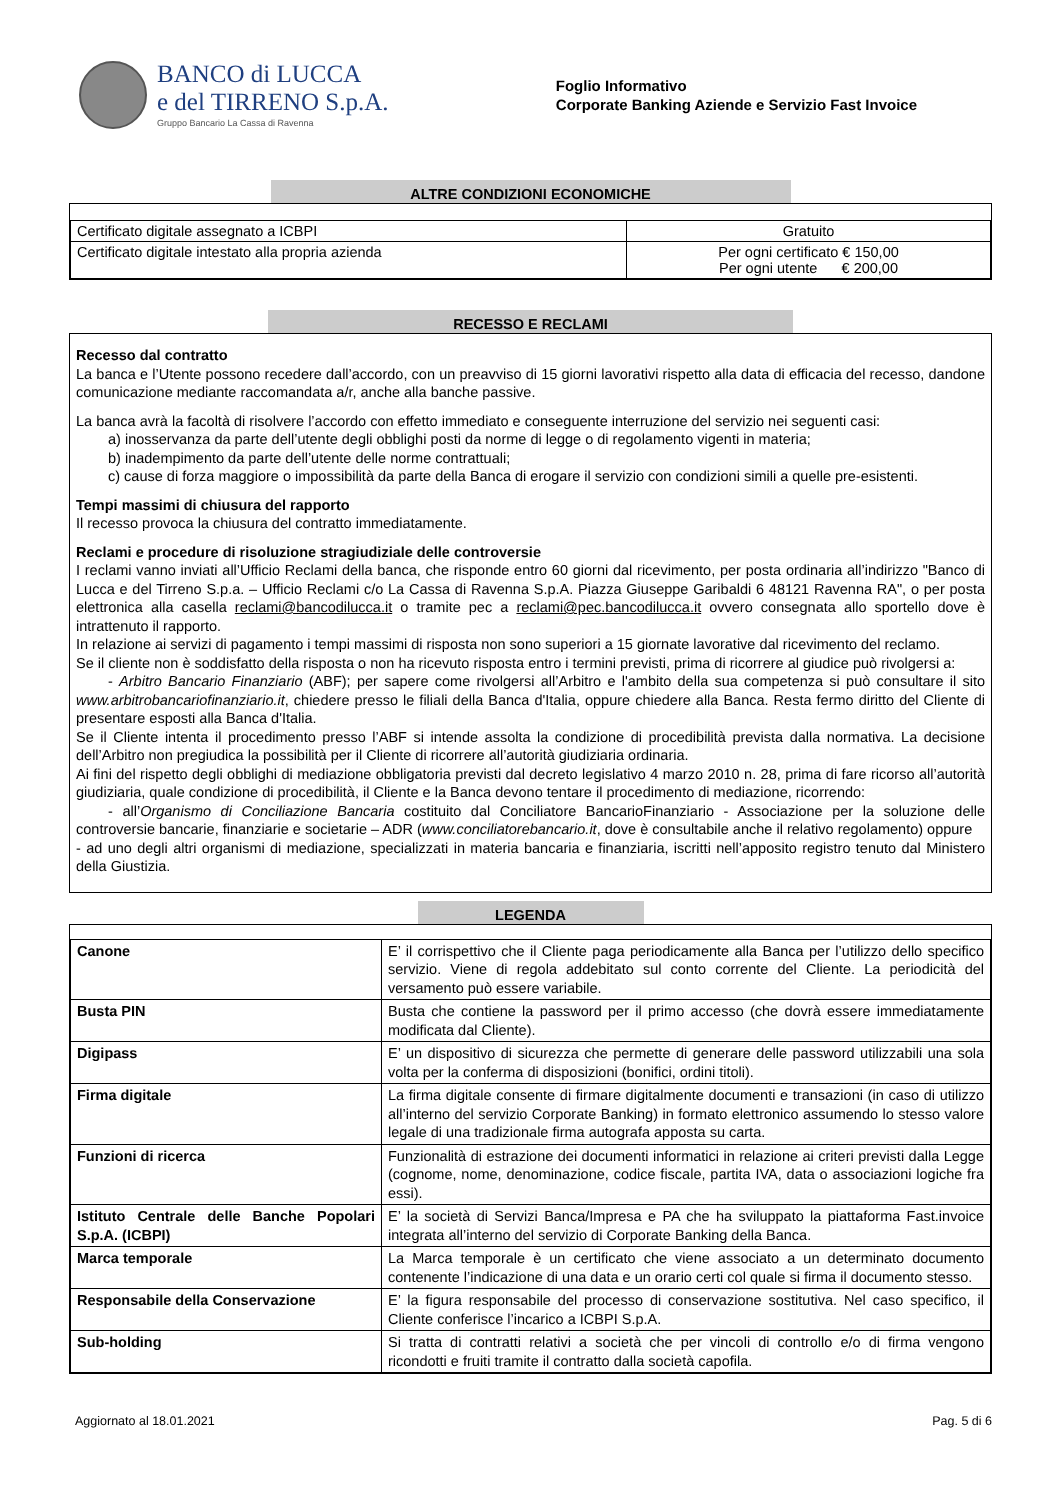BANCO di LUCCA
e del TIRRENO S.p.A.
Gruppo Bancario La Cassa di Ravenna
Foglio Informativo
Corporate Banking Aziende e Servizio Fast Invoice
ALTRE CONDIZIONI ECONOMICHE
| Certificato digitale assegnato a ICBPI | Gratuito |
| Certificato digitale intestato alla propria azienda | Per ogni certificato € 150,00 Per ogni utente € 200,00 |
RECESSO E RECLAMI
Recesso dal contratto
La banca e l’Utente possono recedere dall’accordo, con un preavviso di 15 giorni lavorativi rispetto alla data di efficacia del recesso, dandone comunicazione mediante raccomandata a/r, anche alla banche passive.
La banca avrà la facoltà di risolvere l’accordo con effetto immediato e conseguente interruzione del servizio nei seguenti casi:
a) inosservanza da parte dell’utente degli obblighi posti da norme di legge o di regolamento vigenti in materia;
b) inadempimento da parte dell’utente delle norme contrattuali;
c) cause di forza maggiore o impossibilità da parte della Banca di erogare il servizio con condizioni simili a quelle pre-esistenti.
Tempi massimi di chiusura del rapporto
Il recesso provoca la chiusura del contratto immediatamente.
Reclami e procedure di risoluzione stragiudiziale delle controversie
I reclami vanno inviati all’Ufficio Reclami della banca, che risponde entro 60 giorni dal ricevimento, per posta ordinaria all’indirizzo "Banco di Lucca e del Tirreno S.p.a. – Ufficio Reclami c/o La Cassa di Ravenna S.p.A. Piazza Giuseppe Garibaldi 6 48121 Ravenna RA", o per posta elettronica alla casella reclami@bancodilucca.it o tramite pec a reclami@pec.bancodilucca.it ovvero consegnata allo sportello dove è intrattenuto il rapporto.
In relazione ai servizi di pagamento i tempi massimi di risposta non sono superiori a 15 giornate lavorative dal ricevimento del reclamo.
Se il cliente non è soddisfatto della risposta o non ha ricevuto risposta entro i termini previsti, prima di ricorrere al giudice può rivolgersi a:
- Arbitro Bancario Finanziario (ABF); per sapere come rivolgersi all’Arbitro e l'ambito della sua competenza si può consultare il sito www.arbitrobancariofinanziario.it, chiedere presso le filiali della Banca d'Italia, oppure chiedere alla Banca. Resta fermo diritto del Cliente di presentare esposti alla Banca d'Italia.
Se il Cliente intenta il procedimento presso l’ABF si intende assolta la condizione di procedibilità prevista dalla normativa. La decisione dell’Arbitro non pregiudica la possibilità per il Cliente di ricorrere all’autorità giudiziaria ordinaria.
Ai fini del rispetto degli obblighi di mediazione obbligatoria previsti dal decreto legislativo 4 marzo 2010 n. 28, prima di fare ricorso all’autorità giudiziaria, quale condizione di procedibilità, il Cliente e la Banca devono tentare il procedimento di mediazione, ricorrendo:
- all’Organismo di Conciliazione Bancaria costituito dal Conciliatore BancarioFinanziario - Associazione per la soluzione delle controversie bancarie, finanziarie e societarie – ADR (www.conciliatorebancario.it, dove è consultabile anche il relativo regolamento) oppure
- ad uno degli altri organismi di mediazione, specializzati in materia bancaria e finanziaria, iscritti nell’apposito registro tenuto dal Ministero della Giustizia.
LEGENDA
| Canone | E’ il corrispettivo che il Cliente paga periodicamente alla Banca per l’utilizzo dello specifico servizio. Viene di regola addebitato sul conto corrente del Cliente. La periodicità del versamento può essere variabile. |
| Busta PIN | Busta che contiene la password per il primo accesso (che dovrà essere immediatamente modificata dal Cliente). |
| Digipass | E’ un dispositivo di sicurezza che permette di generare delle password utilizzabili una sola volta per la conferma di disposizioni (bonifici, ordini titoli). |
| Firma digitale | La firma digitale consente di firmare digitalmente documenti e transazioni (in caso di utilizzo all’interno del servizio Corporate Banking) in formato elettronico assumendo lo stesso valore legale di una tradizionale firma autografa apposta su carta. |
| Funzioni di ricerca | Funzionalità di estrazione dei documenti informatici in relazione ai criteri previsti dalla Legge (cognome, nome, denominazione, codice fiscale, partita IVA, data o associazioni logiche fra essi). |
| Istituto Centrale delle Banche Popolari S.p.A. (ICBPI) | E’ la società di Servizi Banca/Impresa e PA che ha sviluppato la piattaforma Fast.invoice integrata all’interno del servizio di Corporate Banking della Banca. |
| Marca temporale | La Marca temporale è un certificato che viene associato a un determinato documento contenente l’indicazione di una data e un orario certi col quale si firma il documento stesso. |
| Responsabile della Conservazione | E’ la figura responsabile del processo di conservazione sostitutiva. Nel caso specifico, il Cliente conferisce l’incarico a ICBPI S.p.A. |
| Sub-holding | Si tratta di contratti relativi a società che per vincoli di controllo e/o di firma vengono ricondotti e fruiti tramite il contratto dalla società capofila. |
Aggiornato al 18.01.2021 Pag. 5 di 6